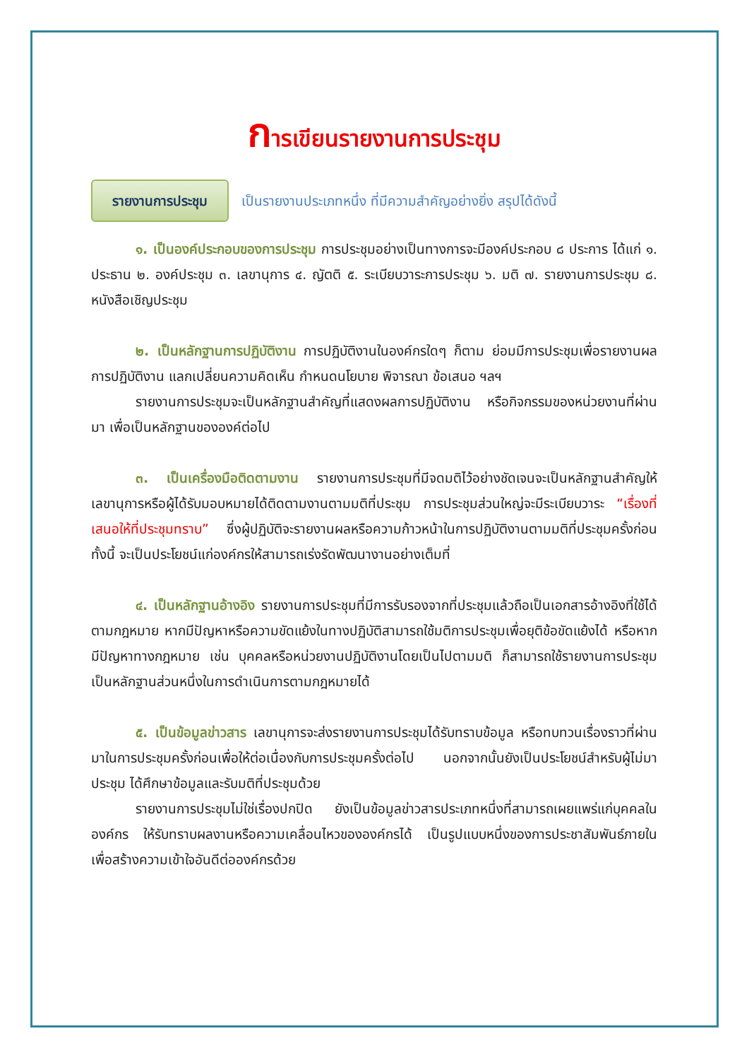การเขียนรายงานการประชุม
รายงานการประชุม
เป็นรายงานประเภทหนึ่ง ที่มีความสำคัญอย่างยิ่ง สรุปได้ดังนี้
๑. เป็นองค์ประกอบของการประชุม การประชุมอย่างเป็นทางการจะมีองค์ประกอบ ๘ ประการ ได้แก่ ๑. ประธาน ๒. องค์ประชุม ๓. เลขานุการ ๔. ญัตติ ๕. ระเบียบวาระการประชุม ๖. มติ ๗. รายงานการประชุม ๘. หนังสือเชิญประชุม
๒. เป็นหลักฐานการปฏิบัติงาน การปฏิบัติงานในองค์กรใดๆ ก็ตาม ย่อมมีการประชุมเพื่อรายงานผลการปฏิบัติงาน แลกเปลี่ยนความคิดเห็น กำหนดนโยบาย พิจารณา ข้อเสนอ ฯลฯ
รายงานการประชุมจะเป็นหลักฐานสำคัญที่แสดงผลการปฏิบัติงาน หรือกิจกรรมของหน่วยงานที่ผ่านมา เพื่อเป็นหลักฐานขององค์ต่อไป
๓. เป็นเครื่องมือติดตามงาน รายงานการประชุมที่มีจดมติไว้อย่างชัดเจนจะเป็นหลักฐานสำคัญให้เลขานุการหรือผู้ได้รับมอบหมายได้ติดตามงานตามมติที่ประชุม การประชุมส่วนใหญ่จะมีระเบียบวาระ “เรื่องที่เสนอให้ที่ประชุมทราบ” ซึ่งผู้ปฏิบัติจะรายงานผลหรือความก้าวหน้าในการปฏิบัติงานตามมติที่ประชุมครั้งก่อน ทั้งนี้ จะเป็นประโยชน์แก่องค์กรให้สามารถเร่งรัดพัฒนางานอย่างเต็มที่
๔. เป็นหลักฐานอ้างอิง รายงานการประชุมที่มีการรับรองจากที่ประชุมแล้วถือเป็นเอกสารอ้างอิงที่ใช้ได้ตามกฎหมาย หากมีปัญหาหรือความขัดแย้งในทางปฏิบัติสามารถใช้มติการประชุมเพื่อยุติข้อขัดแย้งได้ หรือหากมีปัญหาทางกฎหมาย เช่น บุคคลหรือหน่วยงานปฏิบัติงานโดยเป็นไปตามมติ ก็สามารถใช้รายงานการประชุมเป็นหลักฐานส่วนหนึ่งในการดำเนินการตามกฎหมายได้
๕. เป็นข้อมูลข่าวสาร เลขานุการจะส่งรายงานการประชุมได้รับทราบข้อมูล หรือทบทวนเรื่องราวที่ผ่านมาในการประชุมครั้งก่อนเพื่อให้ต่อเนื่องกับการประชุมครั้งต่อไป นอกจากนั้นยังเป็นประโยชน์สำหรับผู้ไม่มาประชุม ได้ศึกษาข้อมูลและรับมติที่ประชุมด้วย
รายงานการประชุมไม่ใช่เรื่องปกปิด ยังเป็นข้อมูลข่าวสารประเภทหนึ่งที่สามารถเผยแพร่แก่บุคคลในองค์กร ให้รับทราบผลงานหรือความเคลื่อนไหวขององค์กรได้ เป็นรูปแบบหนึ่งของการประชาสัมพันธ์ภายใน เพื่อสร้างความเข้าใจอันดีต่อองค์กรด้วย